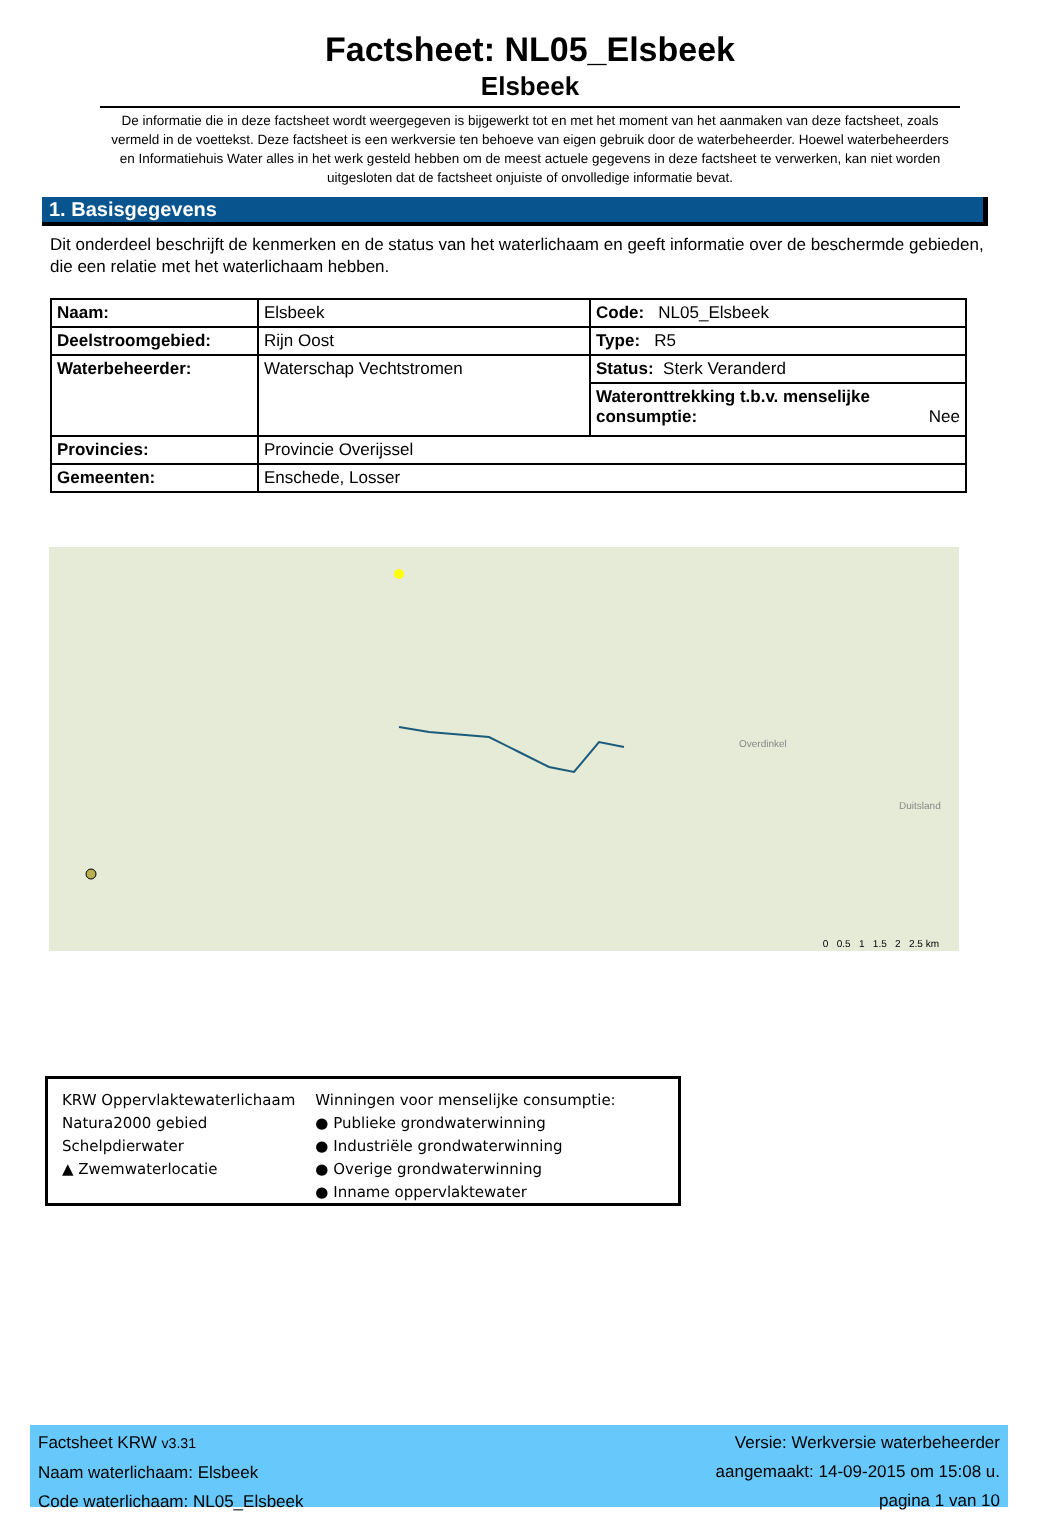Factsheet: NL05_Elsbeek
Elsbeek
De informatie die in deze factsheet wordt weergegeven is bijgewerkt tot en met het moment van het aanmaken van deze factsheet, zoals vermeld in de voettekst. Deze factsheet is een werkversie ten behoeve van eigen gebruik door de waterbeheerder. Hoewel waterbeheerders en Informatiehuis Water alles in het werk gesteld hebben om de meest actuele gegevens in deze factsheet te verwerken, kan niet worden uitgesloten dat de factsheet onjuiste of onvolledige informatie bevat.
1. Basisgegevens
Dit onderdeel beschrijft de kenmerken en de status van het waterlichaam en geeft informatie over de beschermde gebieden, die een relatie met het waterlichaam hebben.
| Naam: | Elsbeek | Code: NL05_Elsbeek |
| Deelstroomgebied: | Rijn Oost | Type: R5 |
| Waterbeheerder: | Waterschap Vechtstromen | Status: Sterk Veranderd |
| | | Wateronttrekking t.b.v. menselijke consumptie: Nee |
| Provincies: | Provincie Overijssel | |
| Gemeenten: | Enschede, Losser | |
Overdinkel
Duitsland
0 0.5 1 1.5 2 2.5 km
KRW Oppervlaktewaterlichaam
Natura2000 gebied
Schelpdierwater
▲ Zwemwaterlocatie
Winningen voor menselijke consumptie:
● Publieke grondwaterwinning
● Industriële grondwaterwinning
● Overige grondwaterwinning
● Inname oppervlaktewater
Factsheet KRW v3.31
Naam waterlichaam: Elsbeek
Code waterlichaam: NL05_Elsbeek
Versie: Werkversie waterbeheerder
aangemaakt: 14-09-2015 om 15:08 u.
pagina 1 van 10